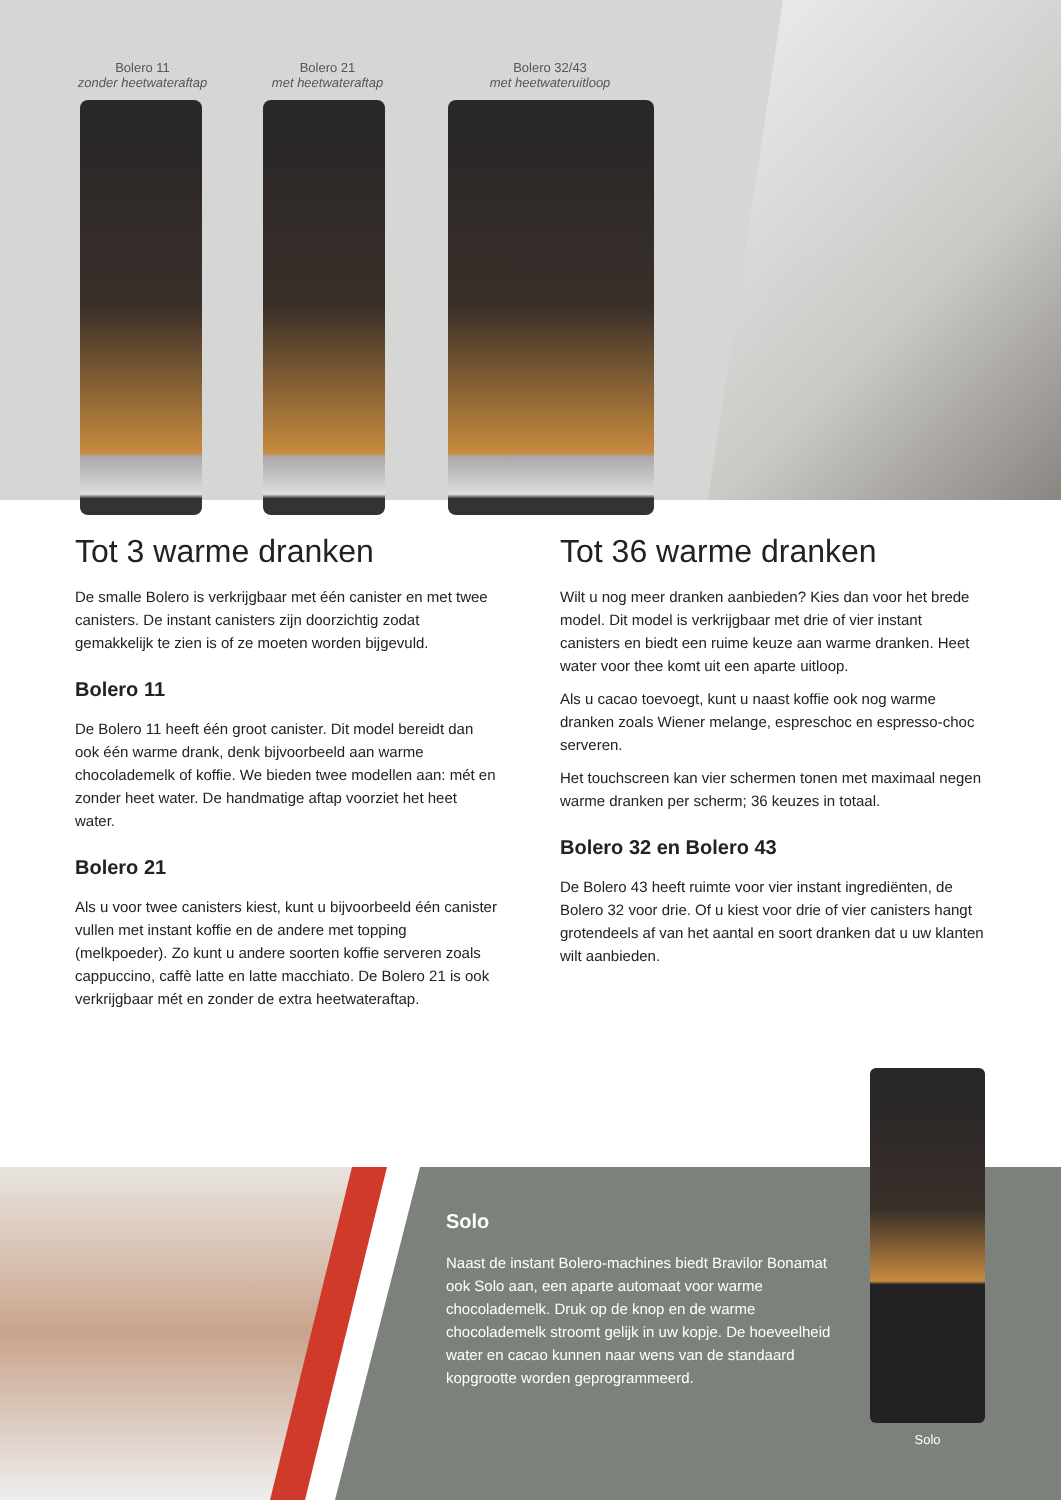Bolero 11
zonder heetwateraftap
Bolero 21
met heetwateraftap
Bolero 32/43
met heetwateruitloop
Tot 3 warme dranken
De smalle Bolero is verkrijgbaar met één canister en met twee canisters. De instant canisters zijn doorzichtig zodat gemakkelijk te zien is of ze moeten worden bijgevuld.
Bolero 11
De Bolero 11 heeft één groot canister. Dit model bereidt dan ook één warme drank, denk bijvoorbeeld aan warme chocolademelk of koffie. We bieden twee modellen aan: mét en zonder heet water. De handmatige aftap voorziet het heet water.
Bolero 21
Als u voor twee canisters kiest, kunt u bijvoorbeeld één canister vullen met instant koffie en de andere met topping (melkpoeder). Zo kunt u andere soorten koffie serveren zoals cappuccino, caffè latte en latte macchiato. De Bolero 21 is ook verkrijgbaar mét en zonder de extra heetwateraftap.
Tot 36 warme dranken
Wilt u nog meer dranken aanbieden? Kies dan voor het brede model. Dit model is verkrijgbaar met drie of vier instant canisters en biedt een ruime keuze aan warme dranken. Heet water voor thee komt uit een aparte uitloop.
Als u cacao toevoegt, kunt u naast koffie ook nog warme dranken zoals Wiener melange, espreschoc en espresso-choc serveren.
Het touchscreen kan vier schermen tonen met maximaal negen warme dranken per scherm; 36 keuzes in totaal.
Bolero 32 en Bolero 43
De Bolero 43 heeft ruimte voor vier instant ingrediënten, de Bolero 32 voor drie. Of u kiest voor drie of vier canisters hangt grotendeels af van het aantal en soort dranken dat u uw klanten wilt aanbieden.
Solo
Naast de instant Bolero-machines biedt Bravilor Bonamat ook Solo aan, een aparte automaat voor warme chocolademelk. Druk op de knop en de warme chocolademelk stroomt gelijk in uw kopje. De hoeveelheid water en cacao kunnen naar wens van de standaard kopgrootte worden geprogrammeerd.
Solo